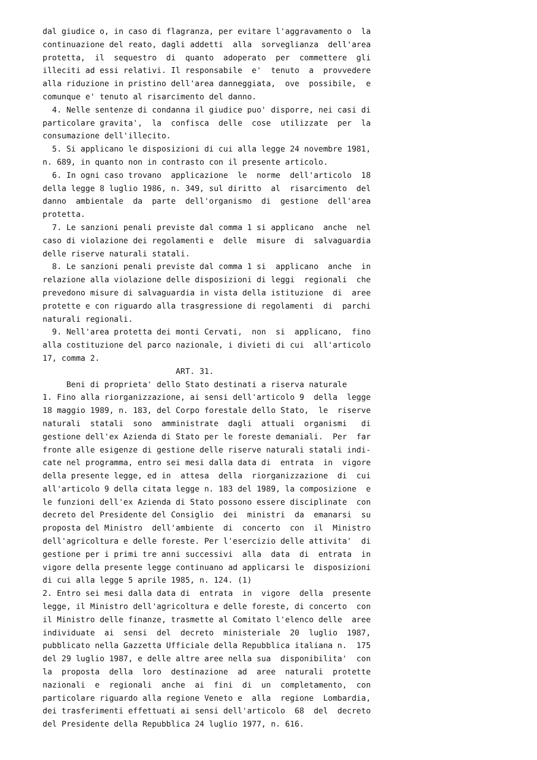dal giudice o, in caso di flagranza, per evitare l'aggravamento o  la
continuazione del reato, dagli addetti  alla  sorveglianza  dell'area
protetta,  il  sequestro  di  quanto  adoperato  per  commettere  gli
illeciti ad essi relativi. Il responsabile  e'  tenuto  a  provvedere
alla riduzione in pristino dell'area danneggiata,  ove  possibile,  e
comunque e' tenuto al risarcimento del danno.
  4. Nelle sentenze di condanna il giudice puo' disporre, nei casi di
particolare gravita',  la  confisca  delle  cose  utilizzate  per  la
consumazione dell'illecito.
  5. Si applicano le disposizioni di cui alla legge 24 novembre 1981,
n. 689, in quanto non in contrasto con il presente articolo.
  6. In ogni caso trovano  applicazione  le  norme  dell'articolo  18
della legge 8 luglio 1986, n. 349, sul diritto  al  risarcimento  del
danno  ambientale  da  parte  dell'organismo  di  gestione  dell'area
protetta.
  7. Le sanzioni penali previste dal comma 1 si applicano  anche  nel
caso di violazione dei regolamenti e  delle  misure  di  salvaguardia
delle riserve naturali statali.
  8. Le sanzioni penali previste dal comma 1 si  applicano  anche  in
relazione alla violazione delle disposizioni di leggi  regionali  che
prevedono misure di salvaguardia in vista della istituzione  di  aree
protette e con riguardo alla trasgressione di regolamenti  di  parchi
naturali regionali.
  9. Nell'area protetta dei monti Cervati,  non  si  applicano,  fino
alla costituzione del parco nazionale, i divieti di cui  all'articolo
17, comma 2.
                            ART. 31.
     Beni di proprieta' dello Stato destinati a riserva naturale
1. Fino alla riorganizzazione, ai sensi dell'articolo 9  della  legge
18 maggio 1989, n. 183, del Corpo forestale dello Stato,  le  riserve
naturali  statali  sono  amministrate  dagli  attuali  organismi   di
gestione dell'ex Azienda di Stato per le foreste demaniali.  Per  far
fronte alle esigenze di gestione delle riserve naturali statali indi-
cate nel programma, entro sei mesi dalla data di  entrata  in  vigore
della presente legge, ed in  attesa  della  riorganizzazione  di  cui
all'articolo 9 della citata legge n. 183 del 1989, la composizione  e
le funzioni dell'ex Azienda di Stato possono essere disciplinate  con
decreto del Presidente del Consiglio  dei  ministri  da  emanarsi  su
proposta del Ministro  dell'ambiente  di  concerto  con  il  Ministro
dell'agricoltura e delle foreste. Per l'esercizio delle attivita'  di
gestione per i primi tre anni successivi  alla  data  di  entrata  in
vigore della presente legge continuano ad applicarsi le  disposizioni
di cui alla legge 5 aprile 1985, n. 124. (1)
2. Entro sei mesi dalla data di  entrata  in  vigore  della  presente
legge, il Ministro dell'agricoltura e delle foreste, di concerto  con
il Ministro delle finanze, trasmette al Comitato l'elenco delle  aree
individuate  ai  sensi  del  decreto  ministeriale  20  luglio  1987,
pubblicato nella Gazzetta Ufficiale della Repubblica italiana n.  175
del 29 luglio 1987, e delle altre aree nella sua  disponibilita'  con
la  proposta  della  loro  destinazione  ad  aree  naturali  protette
nazionali  e  regionali  anche  ai  fini  di  un  completamento,  con
particolare riguardo alla regione Veneto e  alla  regione  Lombardia,
dei trasferimenti effettuati ai sensi dell'articolo  68  del  decreto
del Presidente della Repubblica 24 luglio 1977, n. 616.